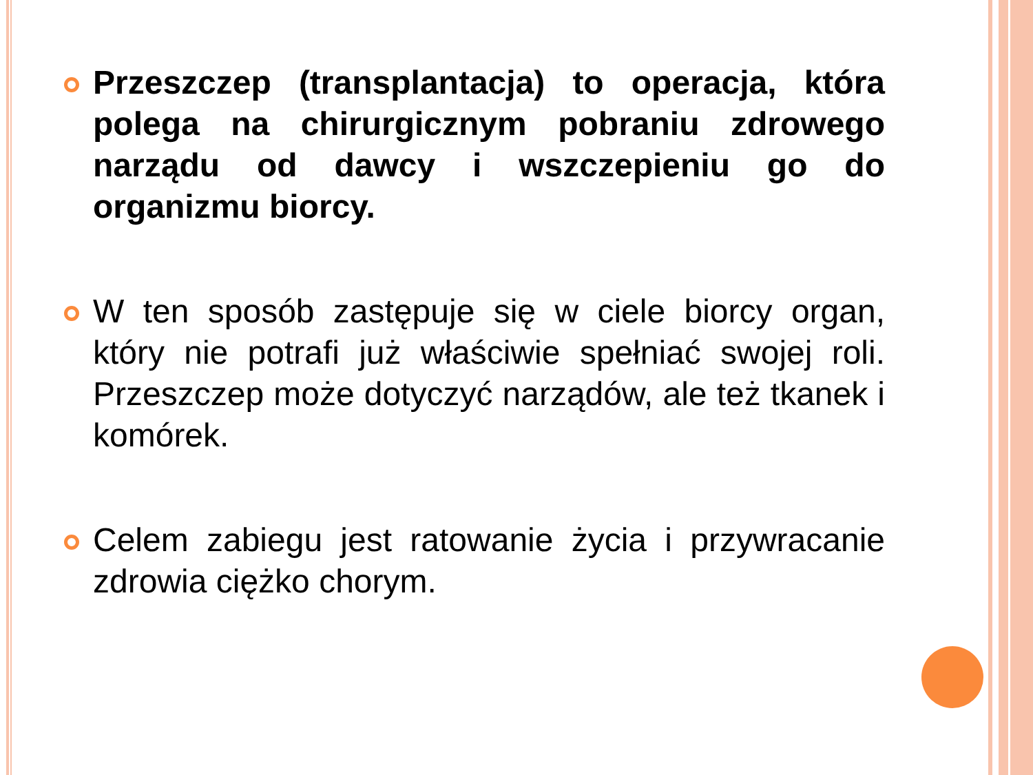Przeszczep (transplantacja) to operacja, która polega na chirurgicznym pobraniu zdrowego narządu od dawcy i wszczepieniu go do organizmu biorcy.
W ten sposób zastępuje się w ciele biorcy organ, który nie potrafi już właściwie spełniać swojej roli. Przeszczep może dotyczyć narządów, ale też tkanek i komórek.
Celem zabiegu jest ratowanie życia i przywracanie zdrowia ciężko chorym.